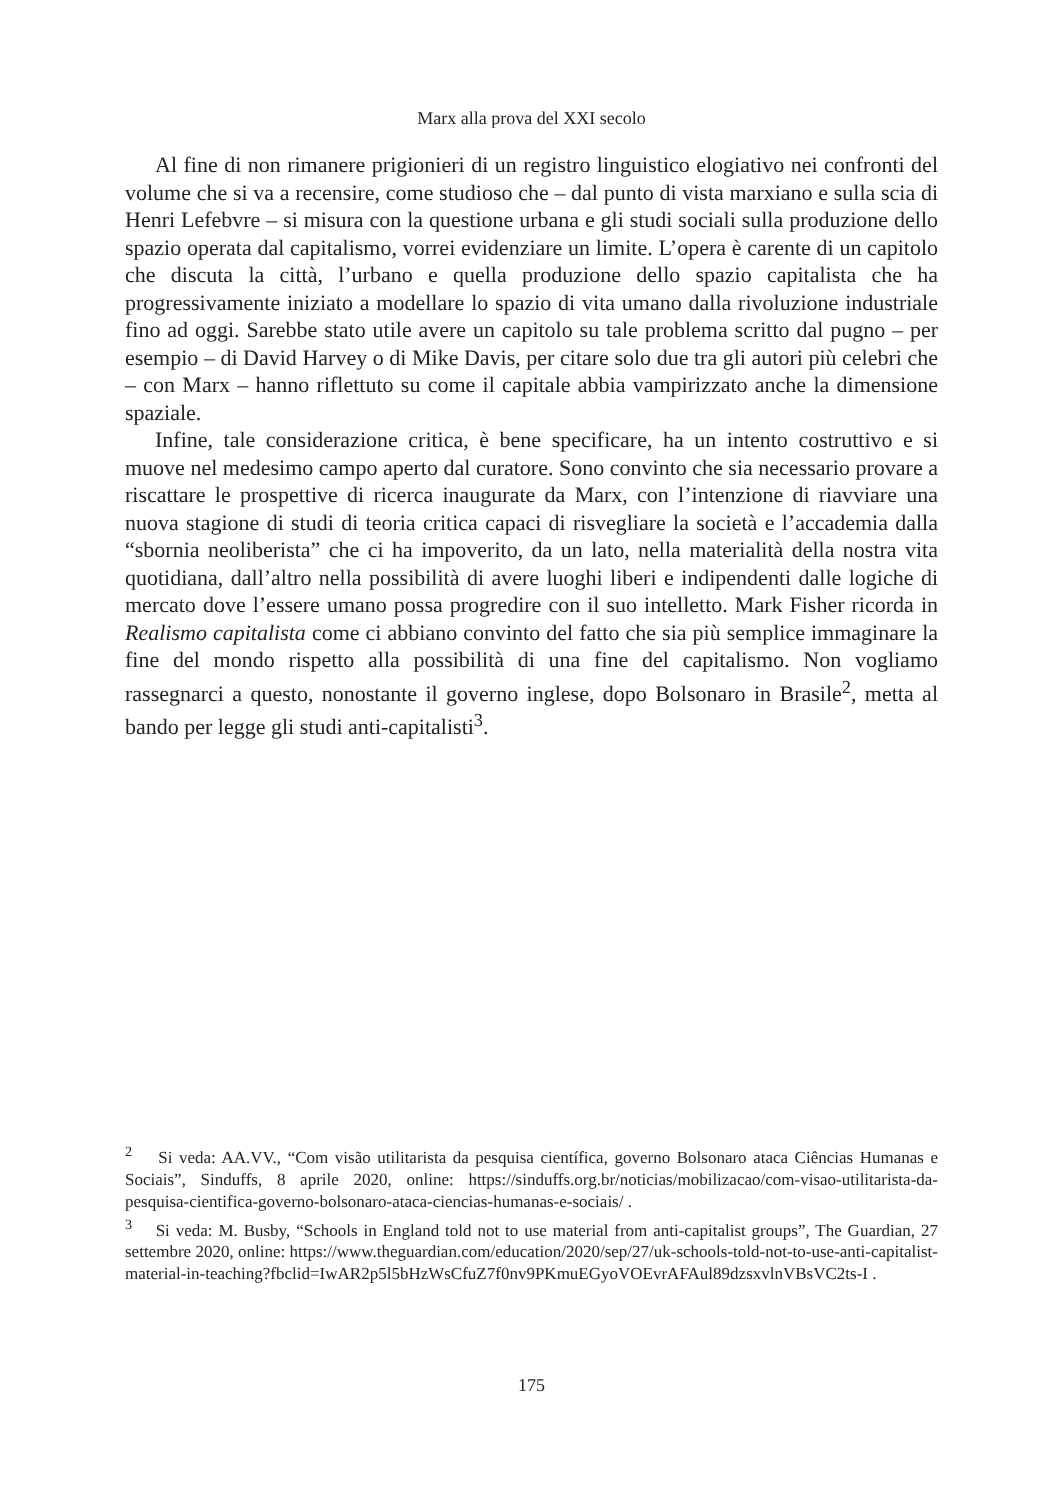Marx alla prova del XXI secolo
Al fine di non rimanere prigionieri di un registro linguistico elogiativo nei confronti del volume che si va a recensire, come studioso che – dal punto di vista marxiano e sulla scia di Henri Lefebvre – si misura con la questione urbana e gli studi sociali sulla produzione dello spazio operata dal capitalismo, vorrei evidenziare un limite. L’opera è carente di un capitolo che discuta la città, l’urbano e quella produzione dello spazio capitalista che ha progressivamente iniziato a modellare lo spazio di vita umano dalla rivoluzione industriale fino ad oggi. Sarebbe stato utile avere un capitolo su tale problema scritto dal pugno – per esempio – di David Harvey o di Mike Davis, per citare solo due tra gli autori più celebri che – con Marx – hanno riflettuto su come il capitale abbia vampirizzato anche la dimensione spaziale.
Infine, tale considerazione critica, è bene specificare, ha un intento costruttivo e si muove nel medesimo campo aperto dal curatore. Sono convinto che sia necessario provare a riscattare le prospettive di ricerca inaugurate da Marx, con l’intenzione di riavviare una nuova stagione di studi di teoria critica capaci di risvegliare la società e l’accademia dalla “sbornia neoliberista” che ci ha impoverito, da un lato, nella materialità della nostra vita quotidiana, dall’altro nella possibilità di avere luoghi liberi e indipendenti dalle logiche di mercato dove l’essere umano possa progredire con il suo intelletto. Mark Fisher ricorda in Realismo capitalista come ci abbiano convinto del fatto che sia più semplice immaginare la fine del mondo rispetto alla possibilità di una fine del capitalismo. Non vogliamo rassegnarci a questo, nonostante il governo inglese, dopo Bolsonaro in Brasile<sup>2</sup>, metta al bando per legge gli studi anti-capitalisti<sup>3</sup>.
<sup>2</sup> Si veda: AA.VV., “Com visão utilitarista da pesquisa científica, governo Bolsonaro ataca Ciências Humanas e Sociais”, Sinduffs, 8 aprile 2020, online: https://sinduffs.org.br/noticias/mobilizacao/com-visao-utilitarista-da-pesquisa-cientifica-governo-bolsonaro-ataca-ciencias-humanas-e-sociais/ .
<sup>3</sup> Si veda: M. Busby, “Schools in England told not to use material from anti-capitalist groups”, The Guardian, 27 settembre 2020, online: https://www.theguardian.com/education/2020/sep/27/uk-schools-told-not-to-use-anti-capitalist-material-in-teaching?fbclid=IwAR2p5l5bHzWsCfuZ7f0nv9PKmuEGyoVOEvrAFAul89dzsxvlnVBsVC2ts-I .
175